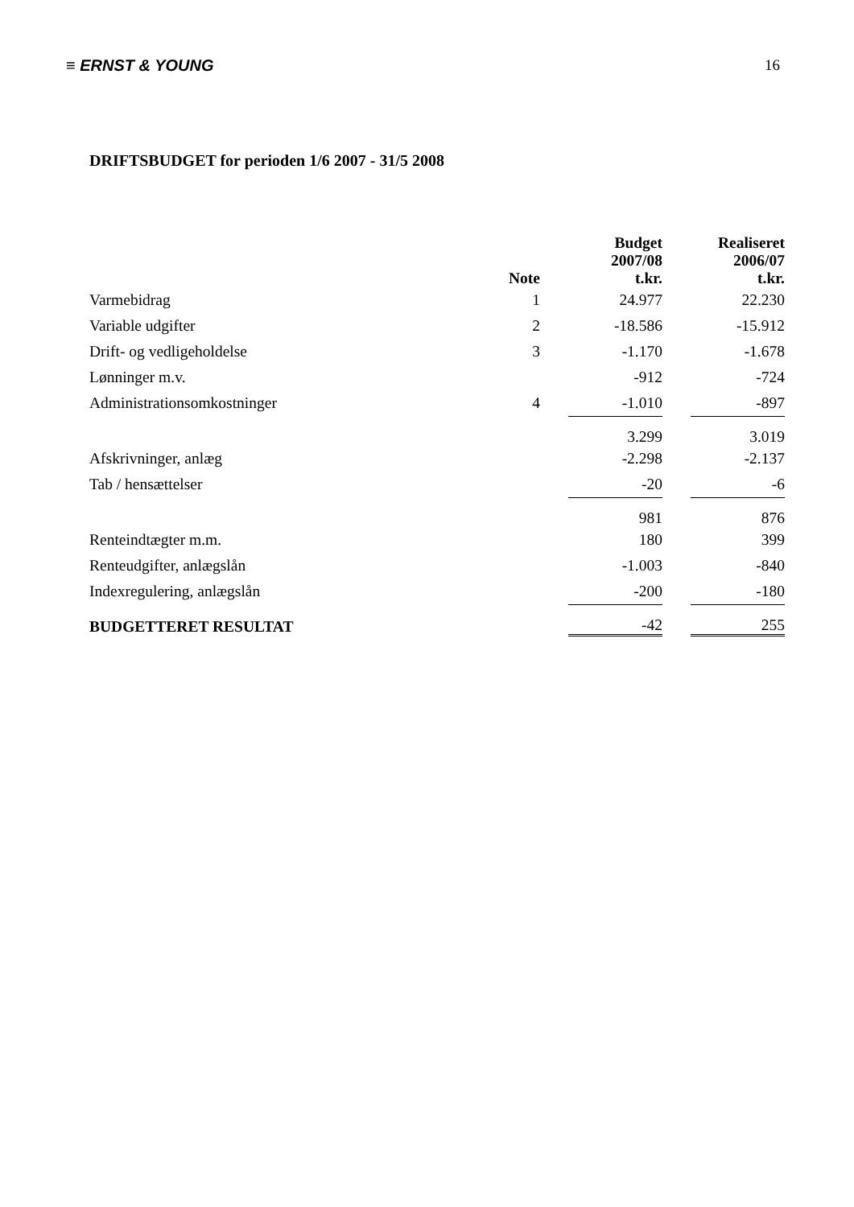≡ ERNST & YOUNG 16
DRIFTSBUDGET for perioden 1/6 2007 - 31/5 2008
| | Note | | Budget 2007/08 t.kr. | | Realiseret 2006/07 t.kr. |
| --- | --- | --- | --- | --- | --- |
| Varmebidrag | 1 | | 24.977 | | 22.230 |
| Variable udgifter | 2 | | -18.586 | | -15.912 |
| Drift- og vedligeholdelse | 3 | | -1.170 | | -1.678 |
| Lønninger m.v. | | | -912 | | -724 |
| Administrationsomkostninger | 4 | | -1.010 | | -897 |
| | | | 3.299 | | 3.019 |
| Afskrivninger, anlæg | | | -2.298 | | -2.137 |
| Tab / hensættelser | | | -20 | | -6 |
| | | | 981 | | 876 |
| Renteindtægter m.m. | | | 180 | | 399 |
| Renteudgifter, anlægslån | | | -1.003 | | -840 |
| Indexregulering, anlægslån | | | -200 | | -180 |
| BUDGETTERET RESULTAT | | | -42 | | 255 |